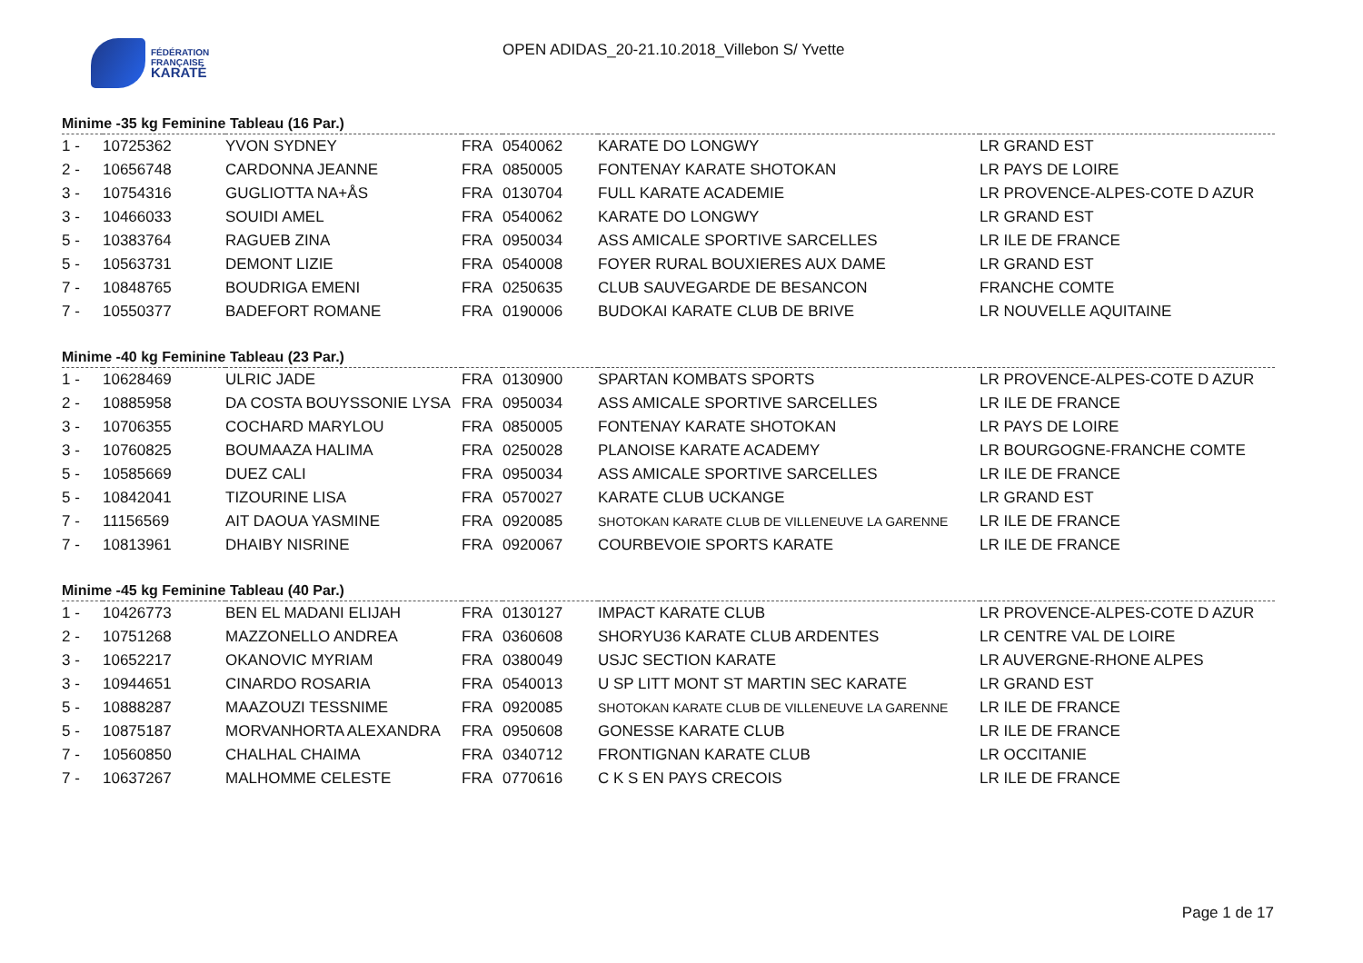FÉDÉRATION
FRANÇAISE
KARATÉ
OPEN ADIDAS_20-21.10.2018_Villebon S/ Yvette
Minime -35 kg Feminine Tableau (16 Par.)
| 1 - | 10725362 | YVON SYDNEY | FRA | 0540062 | KARATE DO LONGWY | LR GRAND EST |
| 2 - | 10656748 | CARDONNA JEANNE | FRA | 0850005 | FONTENAY KARATE SHOTOKAN | LR PAYS DE LOIRE |
| 3 - | 10754316 | GUGLIOTTA NA+ÅS | FRA | 0130704 | FULL KARATE ACADEMIE | LR PROVENCE-ALPES-COTE D AZUR |
| 3 - | 10466033 | SOUIDI AMEL | FRA | 0540062 | KARATE DO LONGWY | LR GRAND EST |
| 5 - | 10383764 | RAGUEB ZINA | FRA | 0950034 | ASS AMICALE SPORTIVE SARCELLES | LR ILE DE FRANCE |
| 5 - | 10563731 | DEMONT LIZIE | FRA | 0540008 | FOYER RURAL BOUXIERES AUX DAME | LR GRAND EST |
| 7 - | 10848765 | BOUDRIGA EMENI | FRA | 0250635 | CLUB SAUVEGARDE DE BESANCON | FRANCHE COMTE |
| 7 - | 10550377 | BADEFORT ROMANE | FRA | 0190006 | BUDOKAI KARATE CLUB DE BRIVE | LR NOUVELLE AQUITAINE |
Minime -40 kg Feminine Tableau (23 Par.)
| 1 - | 10628469 | ULRIC JADE | FRA | 0130900 | SPARTAN KOMBATS SPORTS | LR PROVENCE-ALPES-COTE D AZUR |
| 2 - | 10885958 | DA COSTA BOUYSSONIE LYSA | FRA | 0950034 | ASS AMICALE SPORTIVE SARCELLES | LR ILE DE FRANCE |
| 3 - | 10706355 | COCHARD MARYLOU | FRA | 0850005 | FONTENAY KARATE SHOTOKAN | LR PAYS DE LOIRE |
| 3 - | 10760825 | BOUMAAZA HALIMA | FRA | 0250028 | PLANOISE KARATE ACADEMY | LR BOURGOGNE-FRANCHE COMTE |
| 5 - | 10585669 | DUEZ CALI | FRA | 0950034 | ASS AMICALE SPORTIVE SARCELLES | LR ILE DE FRANCE |
| 5 - | 10842041 | TIZOURINE LISA | FRA | 0570027 | KARATE CLUB UCKANGE | LR GRAND EST |
| 7 - | 11156569 | AIT DAOUA YASMINE | FRA | 0920085 | SHOTOKAN KARATE CLUB DE VILLENEUVE LA GARENNE | LR ILE DE FRANCE |
| 7 - | 10813961 | DHAIBY NISRINE | FRA | 0920067 | COURBEVOIE SPORTS KARATE | LR ILE DE FRANCE |
Minime -45 kg Feminine Tableau (40 Par.)
| 1 - | 10426773 | BEN EL MADANI ELIJAH | FRA | 0130127 | IMPACT KARATE CLUB | LR PROVENCE-ALPES-COTE D AZUR |
| 2 - | 10751268 | MAZZONELLO ANDREA | FRA | 0360608 | SHORYU36 KARATE CLUB ARDENTES | LR CENTRE VAL DE LOIRE |
| 3 - | 10652217 | OKANOVIC MYRIAM | FRA | 0380049 | USJC SECTION KARATE | LR AUVERGNE-RHONE ALPES |
| 3 - | 10944651 | CINARDO ROSARIA | FRA | 0540013 | U SP LITT MONT ST MARTIN SEC KARATE | LR GRAND EST |
| 5 - | 10888287 | MAAZOUZI TESSNIME | FRA | 0920085 | SHOTOKAN KARATE CLUB DE VILLENEUVE LA GARENNE | LR ILE DE FRANCE |
| 5 - | 10875187 | MORVANHORTA ALEXANDRA | FRA | 0950608 | GONESSE KARATE CLUB | LR ILE DE FRANCE |
| 7 - | 10560850 | CHALHAL CHAIMA | FRA | 0340712 | FRONTIGNAN KARATE CLUB | LR OCCITANIE |
| 7 - | 10637267 | MALHOMME CELESTE | FRA | 0770616 | C K S EN PAYS CRECOIS | LR ILE DE FRANCE |
Page 1 de 17